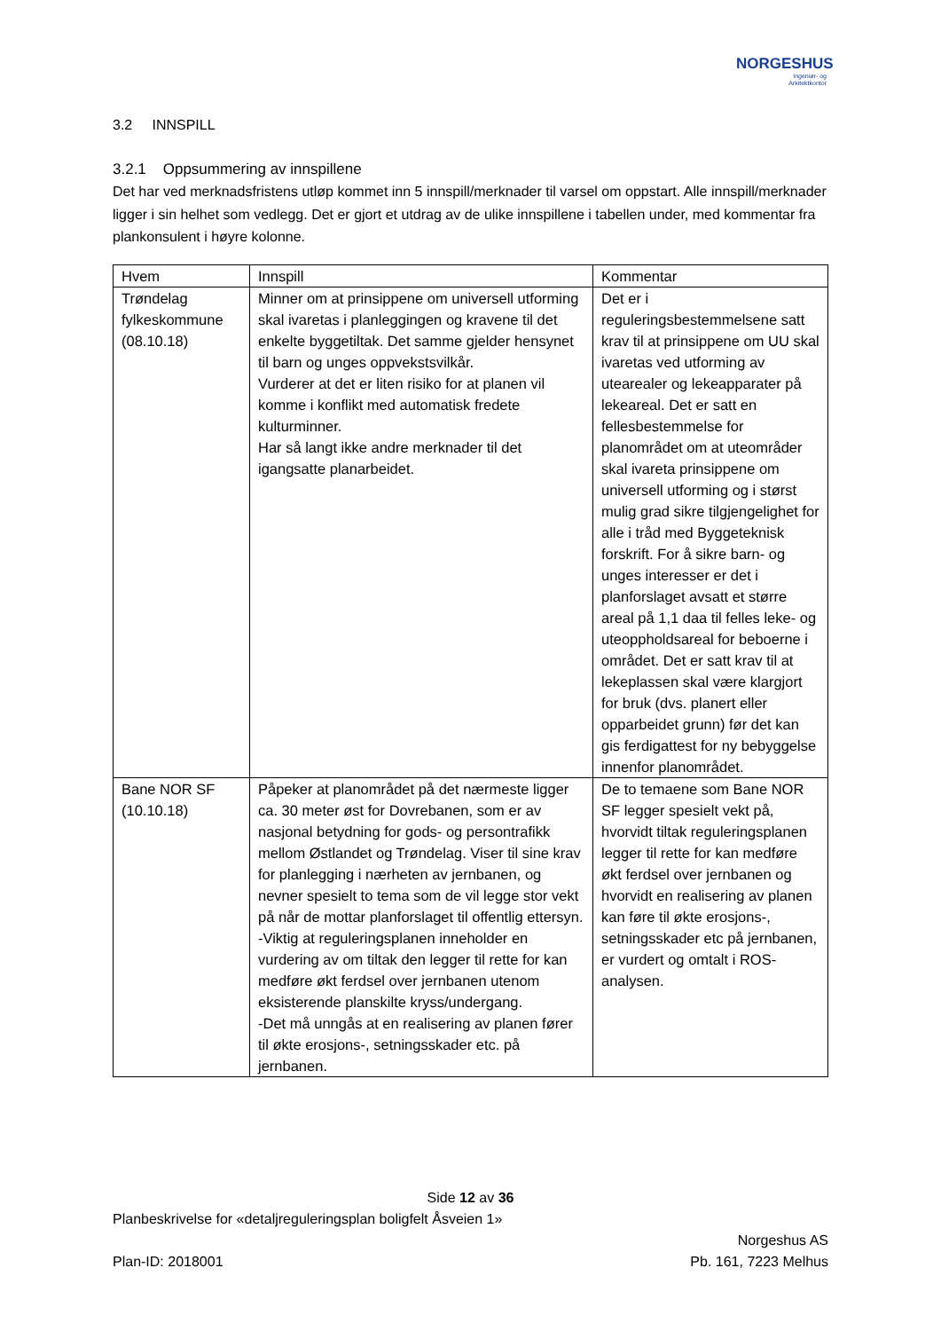NORGESHUS
Ingeniør- og
Arkitektkontor
3.2 INNSPILL
3.2.1 Oppsummering av innspillene
Det har ved merknadsfristens utløp kommet inn 5 innspill/merknader til varsel om oppstart. Alle innspill/merknader ligger i sin helhet som vedlegg. Det er gjort et utdrag av de ulike innspillene i tabellen under, med kommentar fra plankonsulent i høyre kolonne.
| Hvem | Innspill | Kommentar |
| --- | --- | --- |
| Trøndelag fylkeskommune (08.10.18) | Minner om at prinsippene om universell utforming skal ivaretas i planleggingen og kravene til det enkelte byggetiltak. Det samme gjelder hensynet til barn og unges oppvekstsvilkår. Vurderer at det er liten risiko for at planen vil komme i konflikt med automatisk fredete kulturminner. Har så langt ikke andre merknader til det igangsatte planarbeidet. | Det er i reguleringsbestemmelsene satt krav til at prinsippene om UU skal ivaretas ved utforming av utearealer og lekeapparater på lekeareal. Det er satt en fellesbestemmelse for planområdet om at uteområder skal ivareta prinsippene om universell utforming og i størst mulig grad sikre tilgjengelighet for alle i tråd med Byggeteknisk forskrift. For å sikre barn- og unges interesser er det i planforslaget avsatt et større areal på 1,1 daa til felles leke- og uteoppholdsareal for beboerne i området. Det er satt krav til at lekeplassen skal være klargjort for bruk (dvs. planert eller opparbeidet grunn) før det kan gis ferdigattest for ny bebyggelse innenfor planområdet. |
| Bane NOR SF (10.10.18) | Påpeker at planområdet på det nærmeste ligger ca. 30 meter øst for Dovrebanen, som er av nasjonal betydning for gods- og persontrafikk mellom Østlandet og Trøndelag. Viser til sine krav for planlegging i nærheten av jernbanen, og nevner spesielt to tema som de vil legge stor vekt på når de mottar planforslaget til offentlig ettersyn. -Viktig at reguleringsplanen inneholder en vurdering av om tiltak den legger til rette for kan medføre økt ferdsel over jernbanen utenom eksisterende planskilte kryss/undergang. -Det må unngås at en realisering av planen fører til økte erosjons-, setningsskader etc. på jernbanen. | De to temaene som Bane NOR SF legger spesielt vekt på, hvorvidt tiltak reguleringsplanen legger til rette for kan medføre økt ferdsel over jernbanen og hvorvidt en realisering av planen kan føre til økte erosjons-, setningsskader etc på jernbanen, er vurdert og omtalt i ROS-analysen. |
Side 12 av 36
Planbeskrivelse for «detaljreguleringsplan boligfelt Åsveien 1»
Plan-ID: 2018001 Norgeshus AS
Pb. 161, 7223 Melhus